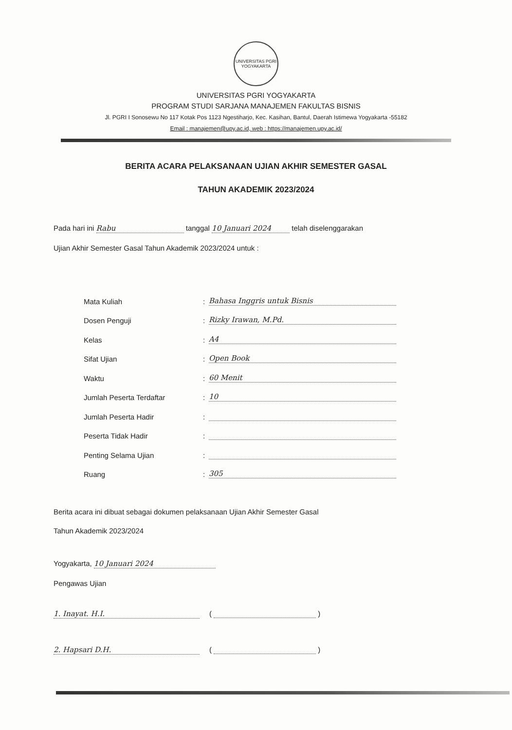UNIVERSITAS PGRI YOGYAKARTA
UNIVERSITAS PGRI YOGYAKARTA
PROGRAM STUDI SARJANA MANAJEMEN FAKULTAS BISNIS
Jl. PGRI I Sonosewu No 117 Kotak Pos 1123 Ngestiharjo, Kec. Kasihan, Bantul, Daerah Istimewa Yogyakarta -55182
Email : manajemen@upy.ac.id, web : https://manajemen.upy.ac.id/
BERITA ACARA PELAKSANAAN UJIAN AKHIR SEMESTER GASAL
TAHUN AKADEMIK 2023/2024
Pada hari ini Rabu tanggal 10 Januari 2024 telah diselenggarakan
Ujian Akhir Semester Gasal Tahun Akademik 2023/2024 untuk :
Mata Kuliah: Bahasa Inggris untuk Bisnis
Dosen Penguji: Rizky Irawan, M.Pd.
Kelas: A4
Sifat Ujian: Open Book
Waktu: 60 Menit
Jumlah Peserta Terdaftar: 10
Jumlah Peserta Hadir:
Peserta Tidak Hadir:
Penting Selama Ujian:
Ruang: 305
Berita acara ini dibuat sebagai dokumen pelaksanaan Ujian Akhir Semester Gasal
Tahun Akademik 2023/2024
Yogyakarta, 10 Januari 2024
Pengawas Ujian
1. Inayat. H.I. ( )
2. Hapsari D.H. ( )